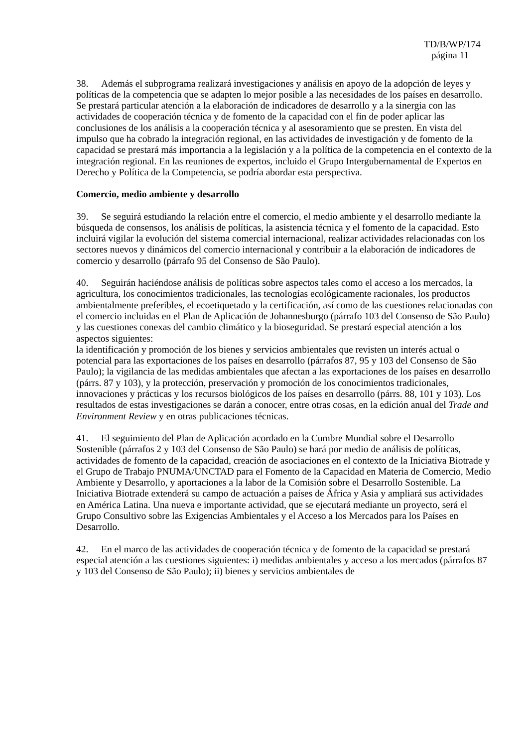TD/B/WP/174
página 11
38. Además el subprograma realizará investigaciones y análisis en apoyo de la adopción de leyes y políticas de la competencia que se adapten lo mejor posible a las necesidades de los países en desarrollo. Se prestará particular atención a la elaboración de indicadores de desarrollo y a la sinergia con las actividades de cooperación técnica y de fomento de la capacidad con el fin de poder aplicar las conclusiones de los análisis a la cooperación técnica y al asesoramiento que se presten. En vista del impulso que ha cobrado la integración regional, en las actividades de investigación y de fomento de la capacidad se prestará más importancia a la legislación y a la política de la competencia en el contexto de la integración regional. En las reuniones de expertos, incluido el Grupo Intergubernamental de Expertos en Derecho y Política de la Competencia, se podría abordar esta perspectiva.
Comercio, medio ambiente y desarrollo
39. Se seguirá estudiando la relación entre el comercio, el medio ambiente y el desarrollo mediante la búsqueda de consensos, los análisis de políticas, la asistencia técnica y el fomento de la capacidad. Esto incluirá vigilar la evolución del sistema comercial internacional, realizar actividades relacionadas con los sectores nuevos y dinámicos del comercio internacional y contribuir a la elaboración de indicadores de comercio y desarrollo (párrafo 95 del Consenso de São Paulo).
40. Seguirán haciéndose análisis de políticas sobre aspectos tales como el acceso a los mercados, la agricultura, los conocimientos tradicionales, las tecnologías ecológicamente racionales, los productos ambientalmente preferibles, el ecoetiquetado y la certificación, así como de las cuestiones relacionadas con el comercio incluidas en el Plan de Aplicación de Johannesburgo (párrafo 103 del Consenso de São Paulo) y las cuestiones conexas del cambio climático y la bioseguridad. Se prestará especial atención a los aspectos siguientes:
la identificación y promoción de los bienes y servicios ambientales que revisten un interés actual o potencial para las exportaciones de los países en desarrollo (párrafos 87, 95 y 103 del Consenso de São Paulo); la vigilancia de las medidas ambientales que afectan a las exportaciones de los países en desarrollo (párrs. 87 y 103), y la protección, preservación y promoción de los conocimientos tradicionales, innovaciones y prácticas y los recursos biológicos de los países en desarrollo (párrs. 88, 101 y 103). Los resultados de estas investigaciones se darán a conocer, entre otras cosas, en la edición anual del Trade and Environment Review y en otras publicaciones técnicas.
41. El seguimiento del Plan de Aplicación acordado en la Cumbre Mundial sobre el Desarrollo Sostenible (párrafos 2 y 103 del Consenso de São Paulo) se hará por medio de análisis de políticas, actividades de fomento de la capacidad, creación de asociaciones en el contexto de la Iniciativa Biotrade y el Grupo de Trabajo PNUMA/UNCTAD para el Fomento de la Capacidad en Materia de Comercio, Medio Ambiente y Desarrollo, y aportaciones a la labor de la Comisión sobre el Desarrollo Sostenible. La Iniciativa Biotrade extenderá su campo de actuación a países de África y Asia y ampliará sus actividades en América Latina. Una nueva e importante actividad, que se ejecutará mediante un proyecto, será el Grupo Consultivo sobre las Exigencias Ambientales y el Acceso a los Mercados para los Países en Desarrollo.
42. En el marco de las actividades de cooperación técnica y de fomento de la capacidad se prestará especial atención a las cuestiones siguientes: i) medidas ambientales y acceso a los mercados (párrafos 87 y 103 del Consenso de São Paulo); ii) bienes y servicios ambientales de